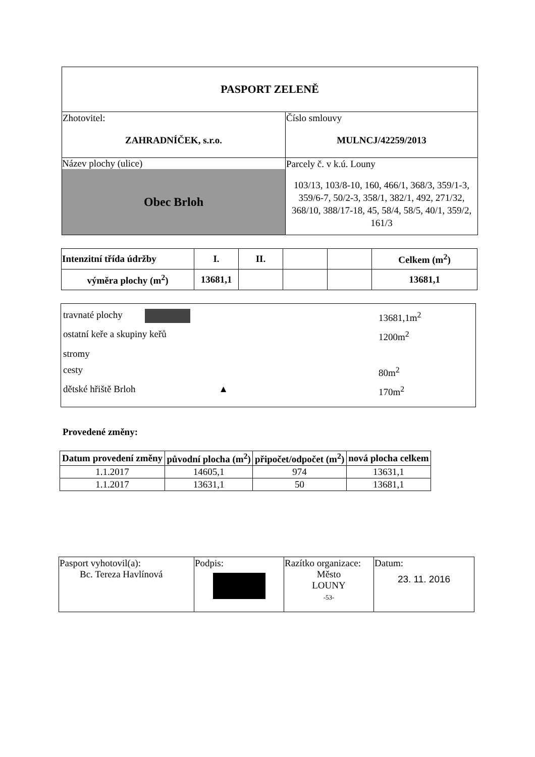| PASPORT ZELENĚ | |
| Zhotovitel: ZAHRADNÍČEK, s.r.o. | Číslo smlouvy MULNCJ/42259/2013 |
| Název plochy (ulice) Obec Brloh | Parcely č. v k.ú. Louny 103/13, 103/8-10, 160, 466/1, 368/3, 359/1-3, 359/6-7, 50/2-3, 358/1, 382/1, 492, 271/32, 368/10, 388/17-18, 45, 58/4, 58/5, 40/1, 359/2, 161/3 |
| Intenzitní třída údržby | I. | II. | | | Celkem (m<sup>2</sup>) |
| --- | --- | --- | --- | --- | --- |
| výměra plochy (m<sup>2</sup>) | 13681,1 | | | | 13681,1 |
travnaté plochy 13681,1m<sup>2</sup>
ostatní keře a skupiny keřů 1200m<sup>2</sup>
stromy
cesty 80m<sup>2</sup>
dětské hřiště Brloh ▲ 170m<sup>2</sup>
Provedené změny:
| Datum provedení změny | původní plocha (m<sup>2</sup>) | připočet/odpočet (m<sup>2</sup>) | nová plocha celkem |
| --- | --- | --- | --- |
| 1.1.2017 | 14605,1 | 974 | 13631,1 |
| 1.1.2017 | 13631,1 | 50 | 13681,1 |
| Pasport vyhotovil(a): Bc. Tereza Havlínová | Podpis: | Razítko organizace: Město LOUNY -53- | Datum: 23. 11. 2016 |